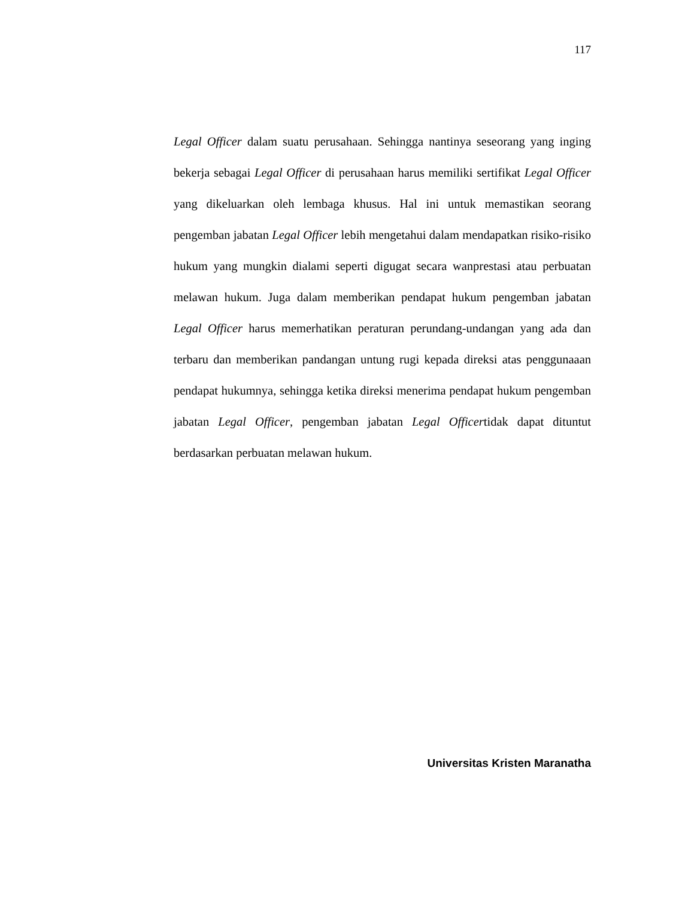117
Legal Officer dalam suatu perusahaan. Sehingga nantinya seseorang yang inging bekerja sebagai Legal Officer di perusahaan harus memiliki sertifikat Legal Officer yang dikeluarkan oleh lembaga khusus. Hal ini untuk memastikan seorang pengemban jabatan Legal Officer lebih mengetahui dalam mendapatkan risiko-risiko hukum yang mungkin dialami seperti digugat secara wanprestasi atau perbuatan melawan hukum. Juga dalam memberikan pendapat hukum pengemban jabatan Legal Officer harus memerhatikan peraturan perundang-undangan yang ada dan terbaru dan memberikan pandangan untung rugi kepada direksi atas penggunaaan pendapat hukumnya, sehingga ketika direksi menerima pendapat hukum pengemban jabatan Legal Officer, pengemban jabatan Legal Officertidak dapat dituntut berdasarkan perbuatan melawan hukum.
Universitas Kristen Maranatha